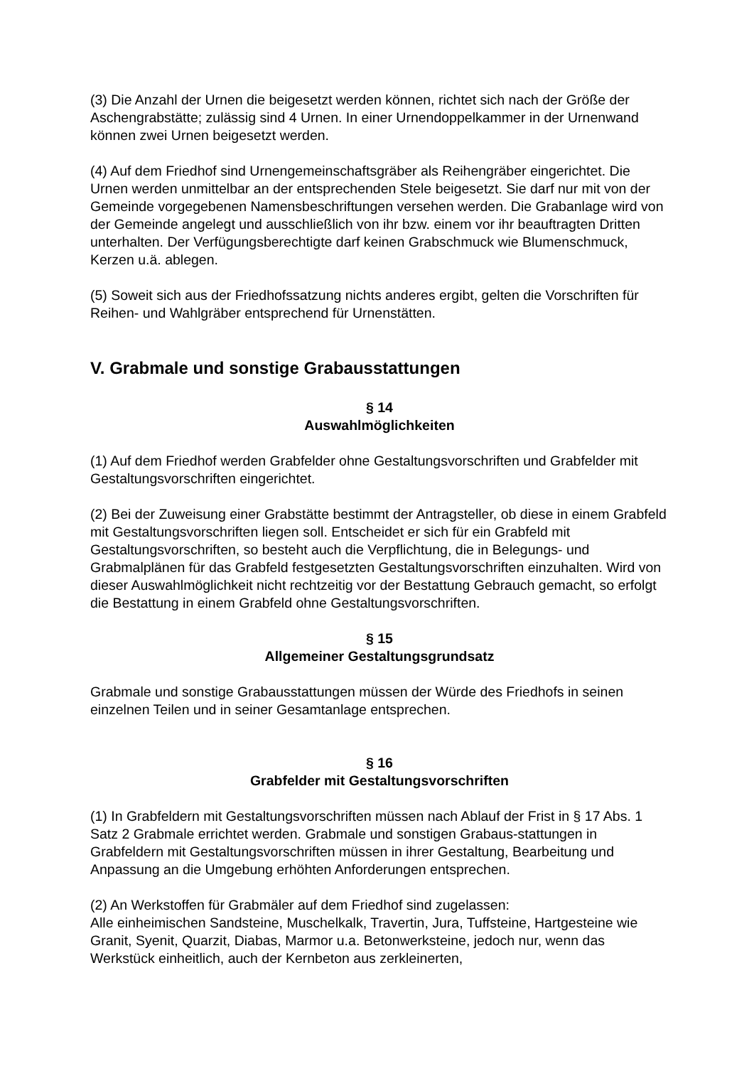(3) Die Anzahl der Urnen die beigesetzt werden können, richtet sich nach der Größe der Aschengrabstätte; zulässig sind 4 Urnen. In einer Urnendoppelkammer in der Urnenwand können zwei Urnen beigesetzt werden.
(4) Auf dem Friedhof sind Urnengemeinschaftsgräber als Reihengräber eingerichtet. Die Urnen werden unmittelbar an der entsprechenden Stele beigesetzt. Sie darf nur mit von der Gemeinde vorgegebenen Namensbeschriftungen versehen werden. Die Grabanlage wird von der Gemeinde angelegt und ausschließlich von ihr bzw. einem vor ihr beauftragten Dritten unterhalten. Der Verfügungsberechtigte darf keinen Grabschmuck wie Blumenschmuck, Kerzen u.ä. ablegen.
(5) Soweit sich aus der Friedhofssatzung nichts anderes ergibt, gelten die Vorschriften für Reihen- und Wahlgräber entsprechend für Urnenstätten.
V. Grabmale und sonstige Grabausstattungen
§ 14
Auswahlmöglichkeiten
(1) Auf dem Friedhof werden Grabfelder ohne Gestaltungsvorschriften und Grabfelder mit Gestaltungsvorschriften eingerichtet.
(2) Bei der Zuweisung einer Grabstätte bestimmt der Antragsteller, ob diese in einem Grabfeld mit Gestaltungsvorschriften liegen soll. Entscheidet er sich für ein Grabfeld mit Gestaltungsvorschriften, so besteht auch die Verpflichtung, die in Belegungs- und Grabmalplänen für das Grabfeld festgesetzten Gestaltungsvorschriften einzuhalten. Wird von dieser Auswahlmöglichkeit nicht rechtzeitig vor der Bestattung Gebrauch gemacht, so erfolgt die Bestattung in einem Grabfeld ohne Gestaltungsvorschriften.
§ 15
Allgemeiner Gestaltungsgrundsatz
Grabmale und sonstige Grabausstattungen müssen der Würde des Friedhofs in seinen einzelnen Teilen und in seiner Gesamtanlage entsprechen.
§ 16
Grabfelder mit Gestaltungsvorschriften
(1) In Grabfeldern mit Gestaltungsvorschriften müssen nach Ablauf der Frist in § 17 Abs. 1 Satz 2 Grabmale errichtet werden. Grabmale und sonstigen Grabaus-stattungen in Grabfeldern mit Gestaltungsvorschriften müssen in ihrer Gestaltung, Bearbeitung und Anpassung an die Umgebung erhöhten Anforderungen entsprechen.
(2) An Werkstoffen für Grabmäler auf dem Friedhof sind zugelassen:
Alle einheimischen Sandsteine, Muschelkalk, Travertin, Jura, Tuffsteine, Hartgesteine wie Granit, Syenit, Quarzit, Diabas, Marmor u.a. Betonwerksteine, jedoch nur, wenn das Werkstück einheitlich, auch der Kernbeton aus zerkleinerten,